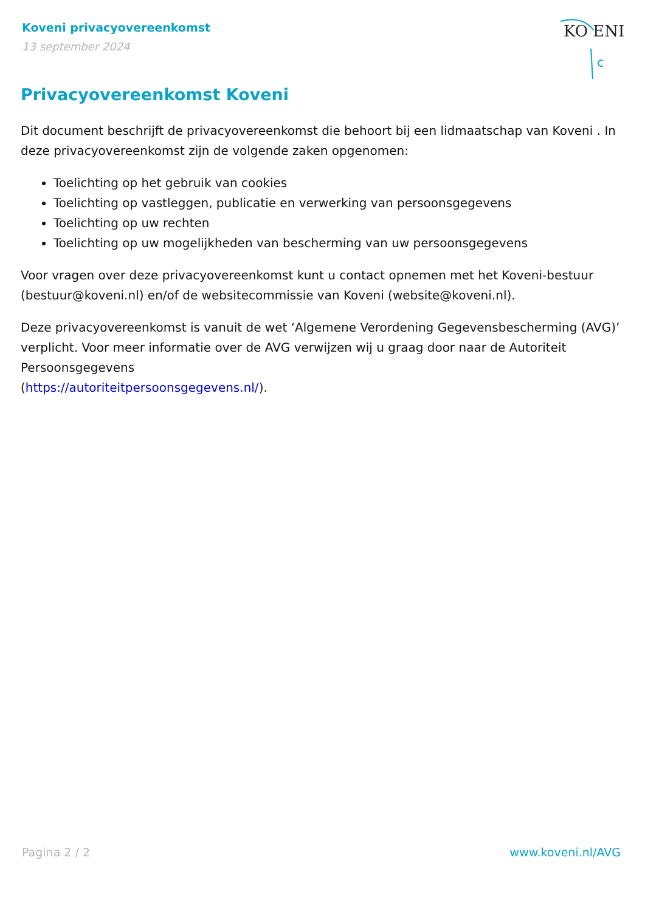Koveni privacyovereenkomst
13 september 2024
KO ENI
Privacyovereenkomst Koveni
Dit document beschrijft de privacyovereenkomst die behoort bij een lidmaatschap van Koveni . In deze privacyovereenkomst zijn de volgende zaken opgenomen:
Toelichting op het gebruik van cookies
Toelichting op vastleggen, publicatie en verwerking van persoonsgegevens
Toelichting op uw rechten
Toelichting op uw mogelijkheden van bescherming van uw persoonsgegevens
Voor vragen over deze privacyovereenkomst kunt u contact opnemen met het Koveni-bestuur (bestuur@koveni.nl) en/of de websitecommissie van Koveni (website@koveni.nl).
Deze privacyovereenkomst is vanuit de wet ‘Algemene Verordening Gegevensbescherming (AVG)’ verplicht. Voor meer informatie over de AVG verwijzen wij u graag door naar de Autoriteit Persoonsgegevens
(https://autoriteitpersoonsgegevens.nl/).
Pagina 2 / 2 www.koveni.nl/AVG